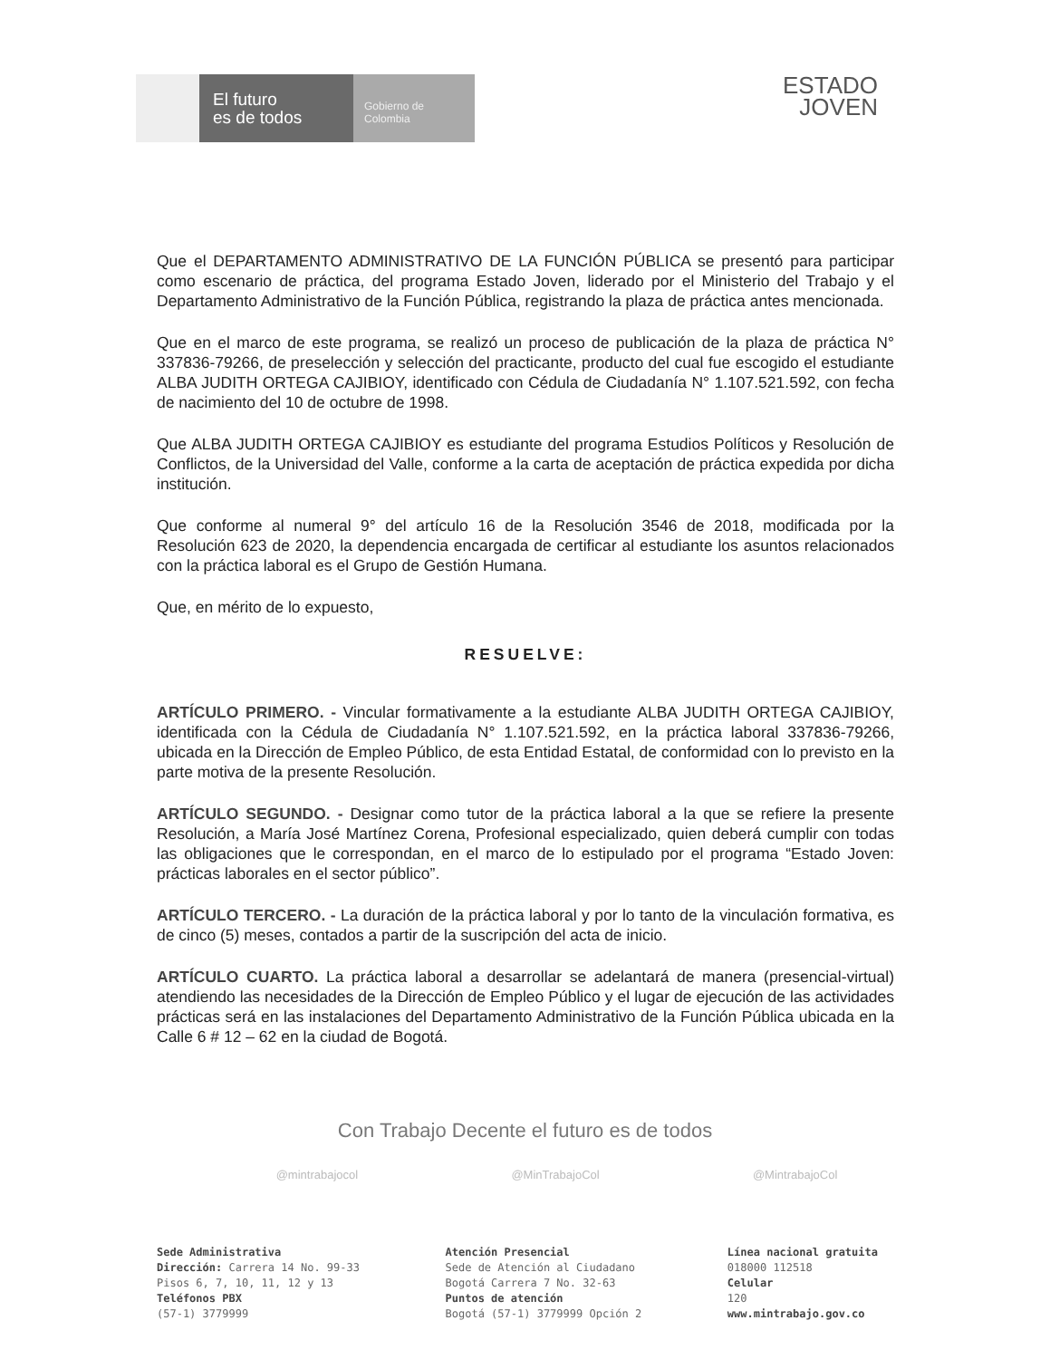El futuro
es de todos
Gobierno de Colombia
ESTADO
JOVEN
Que el DEPARTAMENTO ADMINISTRATIVO DE LA FUNCIÓN PÚBLICA se presentó para participar como escenario de práctica, del programa Estado Joven, liderado por el Ministerio del Trabajo y el Departamento Administrativo de la Función Pública, registrando la plaza de práctica antes mencionada.
Que en el marco de este programa, se realizó un proceso de publicación de la plaza de práctica N° 337836-79266, de preselección y selección del practicante, producto del cual fue escogido el estudiante ALBA JUDITH ORTEGA CAJIBIOY, identificado con Cédula de Ciudadanía N° 1.107.521.592, con fecha de nacimiento del 10 de octubre de 1998.
Que ALBA JUDITH ORTEGA CAJIBIOY es estudiante del programa Estudios Políticos y Resolución de Conflictos, de la Universidad del Valle, conforme a la carta de aceptación de práctica expedida por dicha institución.
Que conforme al numeral 9° del artículo 16 de la Resolución 3546 de 2018, modificada por la Resolución 623 de 2020, la dependencia encargada de certificar al estudiante los asuntos relacionados con la práctica laboral es el Grupo de Gestión Humana.
Que, en mérito de lo expuesto,
RESUELVE:
ARTÍCULO PRIMERO. - Vincular formativamente a la estudiante ALBA JUDITH ORTEGA CAJIBIOY, identificada con la Cédula de Ciudadanía N° 1.107.521.592, en la práctica laboral 337836-79266, ubicada en la Dirección de Empleo Público, de esta Entidad Estatal, de conformidad con lo previsto en la parte motiva de la presente Resolución.
ARTÍCULO SEGUNDO. - Designar como tutor de la práctica laboral a la que se refiere la presente Resolución, a María José Martínez Corena, Profesional especializado, quien deberá cumplir con todas las obligaciones que le correspondan, en el marco de lo estipulado por el programa “Estado Joven: prácticas laborales en el sector público”.
ARTÍCULO TERCERO. - La duración de la práctica laboral y por lo tanto de la vinculación formativa, es de cinco (5) meses, contados a partir de la suscripción del acta de inicio.
ARTÍCULO CUARTO. La práctica laboral a desarrollar se adelantará de manera (presencial-virtual) atendiendo las necesidades de la Dirección de Empleo Público y el lugar de ejecución de las actividades prácticas será en las instalaciones del Departamento Administrativo de la Función Pública ubicada en la Calle 6 # 12 – 62 en la ciudad de Bogotá.
Con Trabajo Decente el futuro es de todos
@mintrabajocol @MinTrabajoCol @MintrabajoCol
Sede Administrativa
Dirección: Carrera 14 No. 99-33
Pisos 6, 7, 10, 11, 12 y 13
Teléfonos PBX
(57-1) 3779999
Atención Presencial
Sede de Atención al Ciudadano
Bogotá Carrera 7 No. 32-63
Puntos de atención
Bogotá (57-1) 3779999 Opción 2
Línea nacional gratuita
018000 112518
Celular
120
www.mintrabajo.gov.co